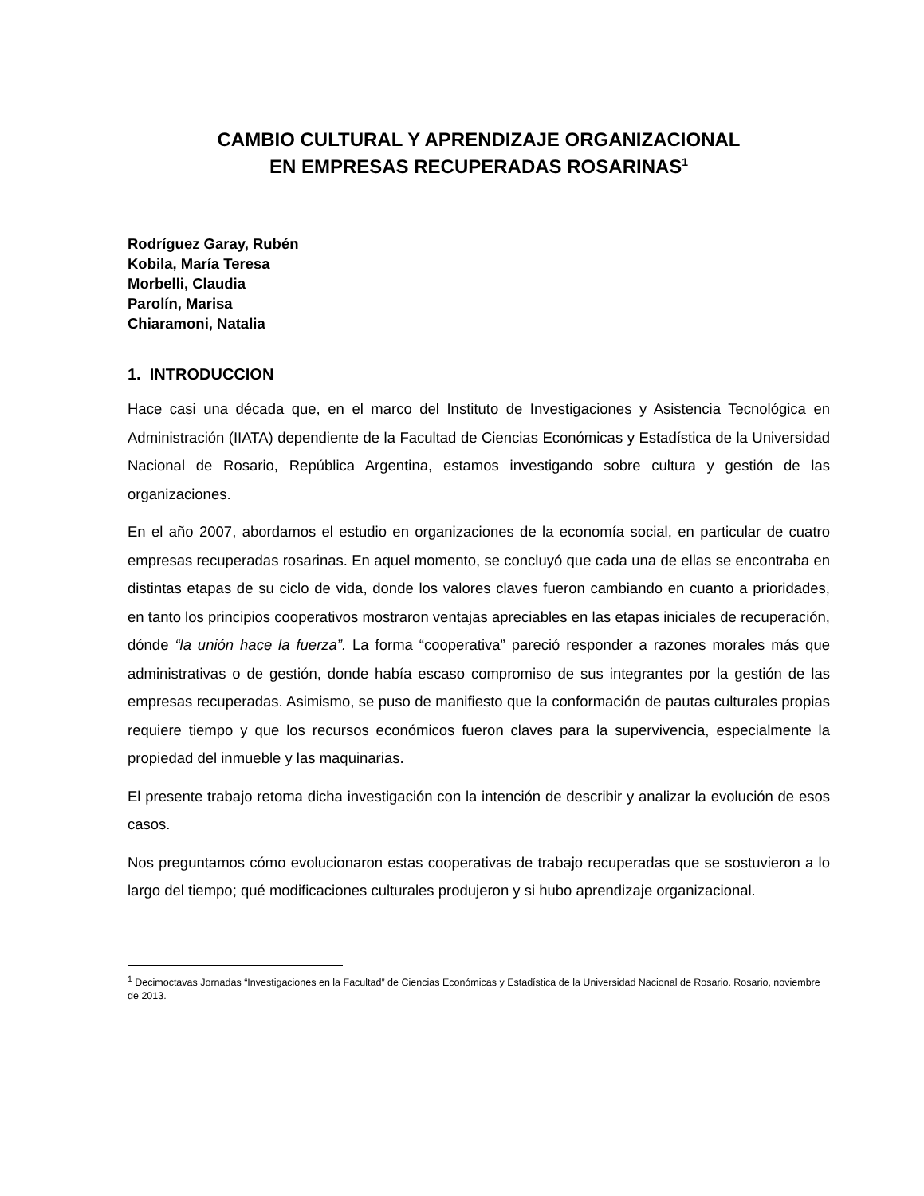CAMBIO CULTURAL Y APRENDIZAJE ORGANIZACIONAL
EN EMPRESAS RECUPERADAS ROSARINAS<sup>1</sup>
Rodríguez Garay, Rubén
Kobila, María Teresa
Morbelli, Claudia
Parolín, Marisa
Chiaramoni, Natalia
1. INTRODUCCION
Hace casi una década que, en el marco del Instituto de Investigaciones y Asistencia Tecnológica en Administración (IIATA) dependiente de la Facultad de Ciencias Económicas y Estadística de la Universidad Nacional de Rosario, República Argentina, estamos investigando sobre cultura y gestión de las organizaciones.
En el año 2007, abordamos el estudio en organizaciones de la economía social, en particular de cuatro empresas recuperadas rosarinas. En aquel momento, se concluyó que cada una de ellas se encontraba en distintas etapas de su ciclo de vida, donde los valores claves fueron cambiando en cuanto a prioridades, en tanto los principios cooperativos mostraron ventajas apreciables en las etapas iniciales de recuperación, dónde “la unión hace la fuerza”. La forma “cooperativa” pareció responder a razones morales más que administrativas o de gestión, donde había escaso compromiso de sus integrantes por la gestión de las empresas recuperadas. Asimismo, se puso de manifiesto que la conformación de pautas culturales propias requiere tiempo y que los recursos económicos fueron claves para la supervivencia, especialmente la propiedad del inmueble y las maquinarias.
El presente trabajo retoma dicha investigación con la intención de describir y analizar la evolución de esos casos.
Nos preguntamos cómo evolucionaron estas cooperativas de trabajo recuperadas que se sostuvieron a lo largo del tiempo; qué modificaciones culturales produjeron y si hubo aprendizaje organizacional.
<sup>1</sup> Decimoctavas Jornadas “Investigaciones en la Facultad” de Ciencias Económicas y Estadística de la Universidad Nacional de Rosario. Rosario, noviembre de 2013.